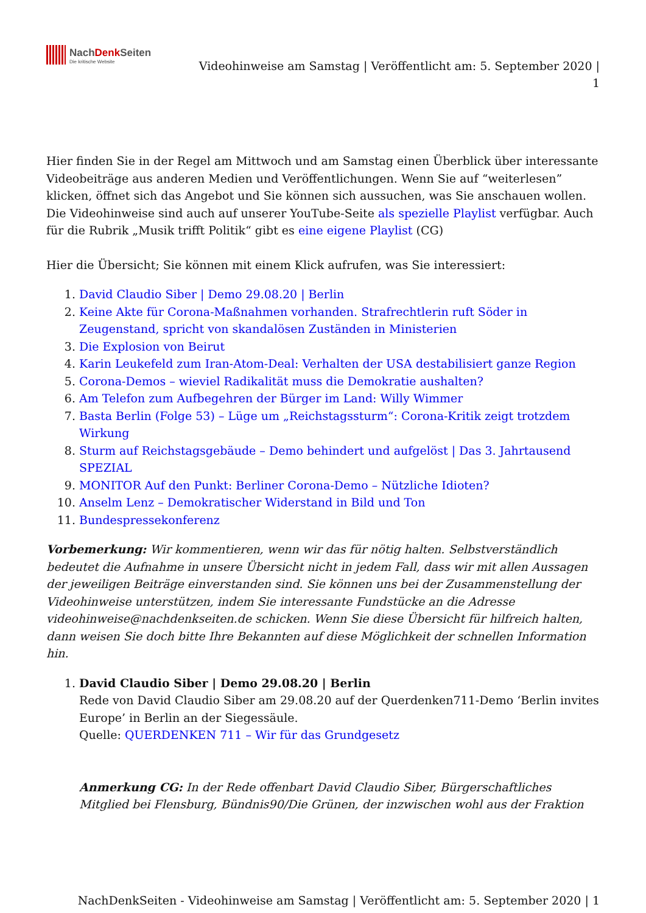NachDenk Seiten
Die kritische Website
Videohinweise am Samstag | Veröffentlicht am: 5. September 2020 |
1
Hier finden Sie in der Regel am Mittwoch und am Samstag einen Überblick über interessante Videobeiträge aus anderen Medien und Veröffentlichungen. Wenn Sie auf “weiterlesen” klicken, öffnet sich das Angebot und Sie können sich aussuchen, was Sie anschauen wollen. Die Videohinweise sind auch auf unserer YouTube-Seite als spezielle Playlist verfügbar. Auch für die Rubrik „Musik trifft Politik“ gibt es eine eigene Playlist (CG)
Hier die Übersicht; Sie können mit einem Klick aufrufen, was Sie interessiert:
1. David Claudio Siber | Demo 29.08.20 | Berlin
2. Keine Akte für Corona-Maßnahmen vorhanden. Strafrechtlerin ruft Söder in Zeugenstand, spricht von skandalösen Zuständen in Ministerien
3. Die Explosion von Beirut
4. Karin Leukefeld zum Iran-Atom-Deal: Verhalten der USA destabilisiert ganze Region
5. Corona-Demos – wieviel Radikalität muss die Demokratie aushalten?
6. Am Telefon zum Aufbegehren der Bürger im Land: Willy Wimmer
7. Basta Berlin (Folge 53) – Lüge um „Reichstagssturm“: Corona-Kritik zeigt trotzdem Wirkung
8. Sturm auf Reichstagsgebäude – Demo behindert und aufgelöst | Das 3. Jahrtausend SPEZIAL
9. MONITOR Auf den Punkt: Berliner Corona-Demo – Nützliche Idioten?
10. Anselm Lenz – Demokratischer Widerstand in Bild und Ton
11. Bundespressekonferenz
Vorbemerkung: Wir kommentieren, wenn wir das für nötig halten. Selbstverständlich bedeutet die Aufnahme in unsere Übersicht nicht in jedem Fall, dass wir mit allen Aussagen der jeweiligen Beiträge einverstanden sind. Sie können uns bei der Zusammenstellung der Videohinweise unterstützen, indem Sie interessante Fundstücke an die Adresse videohinweise@nachdenkseiten.de schicken. Wenn Sie diese Übersicht für hilfreich halten, dann weisen Sie doch bitte Ihre Bekannten auf diese Möglichkeit der schnellen Information hin.
1. David Claudio Siber | Demo 29.08.20 | Berlin
Rede von David Claudio Siber am 29.08.20 auf der Querdenken711-Demo ‘Berlin invites Europe’ in Berlin an der Siegessäule.
Quelle: QUERDENKEN 711 – Wir für das Grundgesetz
Anmerkung CG: In der Rede offenbart David Claudio Siber, Bürgerschaftliches Mitglied bei Flensburg, Bündnis90/Die Grünen, der inzwischen wohl aus der Fraktion
NachDenkSeiten - Videohinweise am Samstag | Veröffentlicht am: 5. September 2020 | 1